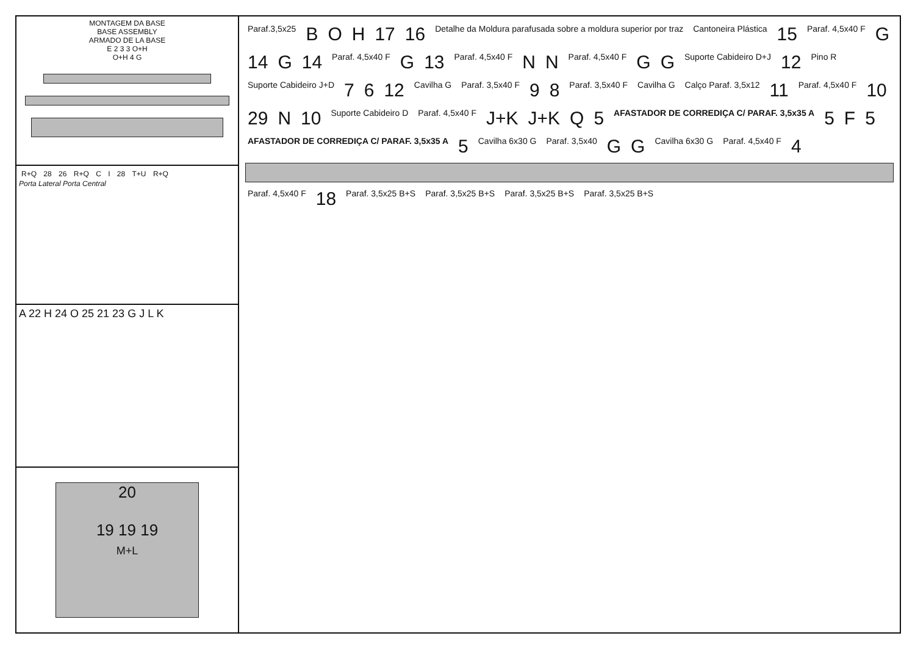MONTAGEM DA BASE
BASE ASSEMBLY
ARMADO DE LA BASE
E 2 3 3 O+H
O+H 4 G
R+Q 28 26 R+Q C I 28 T+U R+Q
Porta Lateral Porta Central
A 22 H 24 O 25 21 23 G J L K
20
19 19 19
M+L
Paraf.3,5x25 B O H 17 16 Detalhe da Moldura parafusada sobre a moldura superior por traz Cantoneira Plástica 15 Paraf. 4,5x40 F G 14 G 14 Paraf. 4,5x40 F G 13 Paraf. 4,5x40 F N N Paraf. 4,5x40 F G G Suporte Cabideiro D+J 12 Pino R Suporte Cabideiro J+D 7 6 12 Cavilha G Paraf. 3,5x40 F 9 8 Paraf. 3,5x40 F Cavilha G Calço Paraf. 3,5x12 11 Paraf. 4,5x40 F 10 29 N 10 Suporte Cabideiro D Paraf. 4,5x40 F J+K J+K Q 5 AFASTADOR DE CORREDIÇA C/ PARAF. 3,5x35 A 5 F 5 AFASTADOR DE CORREDIÇA C/ PARAF. 3,5x35 A 5 Cavilha 6x30 G Paraf. 3,5x40 G G Cavilha 6x30 G Paraf. 4,5x40 F 4
Paraf. 4,5x40 F 18 Paraf. 3,5x25 B+S Paraf. 3,5x25 B+S Paraf. 3,5x25 B+S Paraf. 3,5x25 B+S